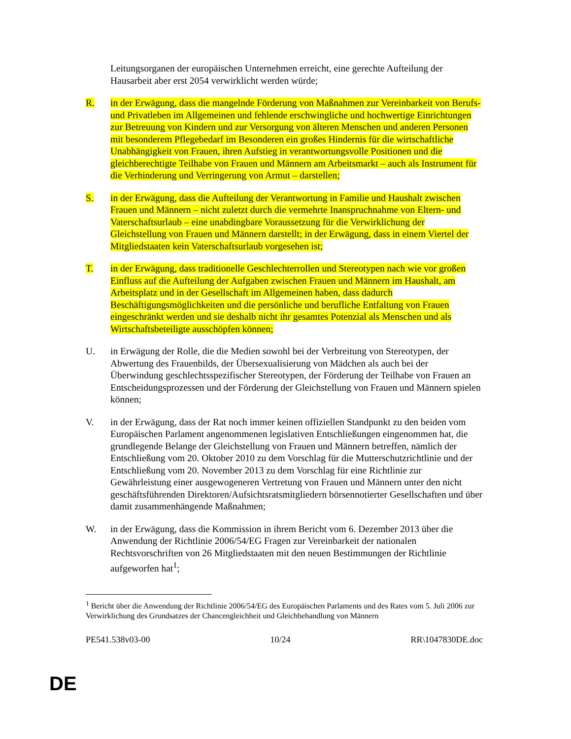Leitungsorganen der europäischen Unternehmen erreicht, eine gerechte Aufteilung der Hausarbeit aber erst 2054 verwirklicht werden würde;
R. in der Erwägung, dass die mangelnde Förderung von Maßnahmen zur Vereinbarkeit von Berufs- und Privatleben im Allgemeinen und fehlende erschwingliche und hochwertige Einrichtungen zur Betreuung von Kindern und zur Versorgung von älteren Menschen und anderen Personen mit besonderem Pflegebedarf im Besonderen ein großes Hindernis für die wirtschaftliche Unabhängigkeit von Frauen, ihren Aufstieg in verantwortungsvolle Positionen und die gleichberechtigte Teilhabe von Frauen und Männern am Arbeitsmarkt – auch als Instrument für die Verhinderung und Verringerung von Armut – darstellen;
S. in der Erwägung, dass die Aufteilung der Verantwortung in Familie und Haushalt zwischen Frauen und Männern – nicht zuletzt durch die vermehrte Inanspruchnahme von Eltern- und Vaterschaftsurlaub – eine unabdingbare Voraussetzung für die Verwirklichung der Gleichstellung von Frauen und Männern darstellt; in der Erwägung, dass in einem Viertel der Mitgliedstaaten kein Vaterschaftsurlaub vorgesehen ist;
T. in der Erwägung, dass traditionelle Geschlechterrollen und Stereotypen nach wie vor großen Einfluss auf die Aufteilung der Aufgaben zwischen Frauen und Männern im Haushalt, am Arbeitsplatz und in der Gesellschaft im Allgemeinen haben, dass dadurch Beschäftigungsmöglichkeiten und die persönliche und berufliche Entfaltung von Frauen eingeschränkt werden und sie deshalb nicht ihr gesamtes Potenzial als Menschen und als Wirtschaftsbeteiligte ausschöpfen können;
U. in Erwägung der Rolle, die die Medien sowohl bei der Verbreitung von Stereotypen, der Abwertung des Frauenbilds, der Übersexualisierung von Mädchen als auch bei der Überwindung geschlechtsspezifischer Stereotypen, der Förderung der Teilhabe von Frauen an Entscheidungsprozessen und der Förderung der Gleichstellung von Frauen und Männern spielen können;
V. in der Erwägung, dass der Rat noch immer keinen offiziellen Standpunkt zu den beiden vom Europäischen Parlament angenommenen legislativen Entschließungen eingenommen hat, die grundlegende Belange der Gleichstellung von Frauen und Männern betreffen, nämlich der Entschließung vom 20. Oktober 2010 zu dem Vorschlag für die Mutterschutzrichtlinie und der Entschließung vom 20. November 2013 zu dem Vorschlag für eine Richtlinie zur Gewährleistung einer ausgewogeneren Vertretung von Frauen und Männern unter den nicht geschäftsführenden Direktoren/Aufsichtsratsmitgliedern börsennotierter Gesellschaften und über damit zusammenhängende Maßnahmen;
W. in der Erwägung, dass die Kommission in ihrem Bericht vom 6. Dezember 2013 über die Anwendung der Richtlinie 2006/54/EG Fragen zur Vereinbarkeit der nationalen Rechtsvorschriften von 26 Mitgliedstaaten mit den neuen Bestimmungen der Richtlinie aufgeworfen hat<sup>1</sup>;
<sup>1</sup> Bericht über die Anwendung der Richtlinie 2006/54/EG des Europäischen Parlaments und des Rates vom 5. Juli 2006 zur Verwirklichung des Grundsatzes der Chancengleichheit und Gleichbehandlung von Männern
PE541.538v03-00 10/24 RR\1047830DE.doc
DE